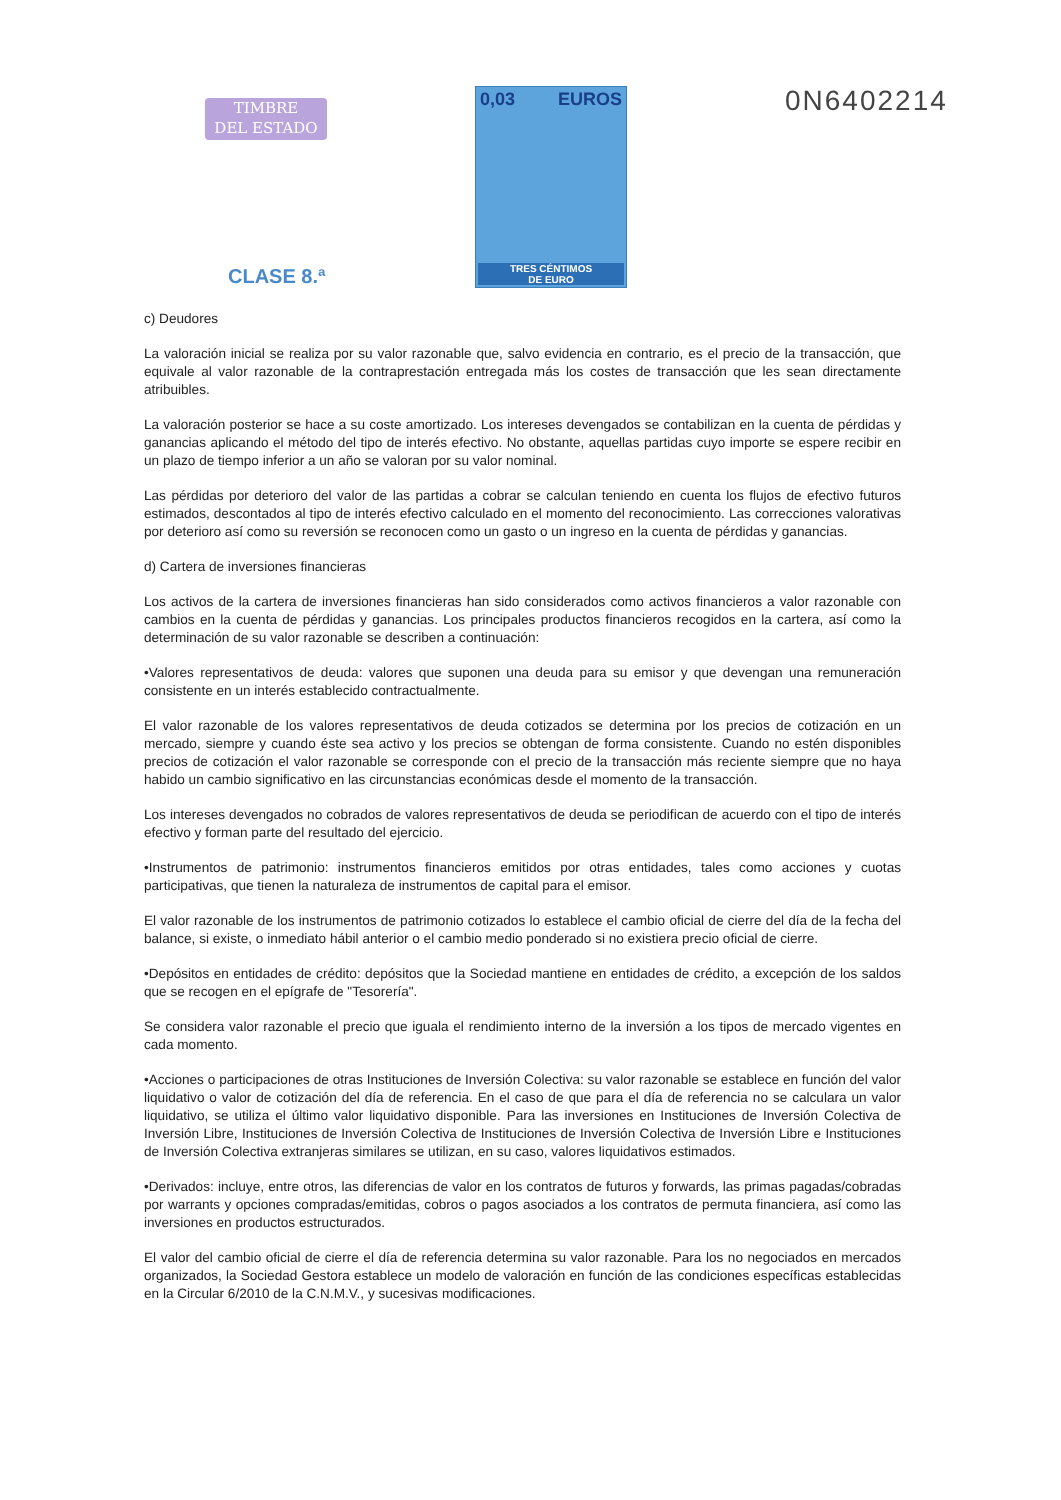TIMBRE
DEL ESTADO
0,03 EUROS
TRES CÉNTIMOS
DE EURO
0N6402214
CLASE 8.ª
c) Deudores
La valoración inicial se realiza por su valor razonable que, salvo evidencia en contrario, es el precio de la transacción, que equivale al valor razonable de la contraprestación entregada más los costes de transacción que les sean directamente atribuibles.
La valoración posterior se hace a su coste amortizado. Los intereses devengados se contabilizan en la cuenta de pérdidas y ganancias aplicando el método del tipo de interés efectivo. No obstante, aquellas partidas cuyo importe se espere recibir en un plazo de tiempo inferior a un año se valoran por su valor nominal.
Las pérdidas por deterioro del valor de las partidas a cobrar se calculan teniendo en cuenta los flujos de efectivo futuros estimados, descontados al tipo de interés efectivo calculado en el momento del reconocimiento. Las correcciones valorativas por deterioro así como su reversión se reconocen como un gasto o un ingreso en la cuenta de pérdidas y ganancias.
d) Cartera de inversiones financieras
Los activos de la cartera de inversiones financieras han sido considerados como activos financieros a valor razonable con cambios en la cuenta de pérdidas y ganancias. Los principales productos financieros recogidos en la cartera, así como la determinación de su valor razonable se describen a continuación:
•Valores representativos de deuda: valores que suponen una deuda para su emisor y que devengan una remuneración consistente en un interés establecido contractualmente.
El valor razonable de los valores representativos de deuda cotizados se determina por los precios de cotización en un mercado, siempre y cuando éste sea activo y los precios se obtengan de forma consistente. Cuando no estén disponibles precios de cotización el valor razonable se corresponde con el precio de la transacción más reciente siempre que no haya habido un cambio significativo en las circunstancias económicas desde el momento de la transacción.
Los intereses devengados no cobrados de valores representativos de deuda se periodifican de acuerdo con el tipo de interés efectivo y forman parte del resultado del ejercicio.
•Instrumentos de patrimonio: instrumentos financieros emitidos por otras entidades, tales como acciones y cuotas participativas, que tienen la naturaleza de instrumentos de capital para el emisor.
El valor razonable de los instrumentos de patrimonio cotizados lo establece el cambio oficial de cierre del día de la fecha del balance, si existe, o inmediato hábil anterior o el cambio medio ponderado si no existiera precio oficial de cierre.
•Depósitos en entidades de crédito: depósitos que la Sociedad mantiene en entidades de crédito, a excepción de los saldos que se recogen en el epígrafe de "Tesorería".
Se considera valor razonable el precio que iguala el rendimiento interno de la inversión a los tipos de mercado vigentes en cada momento.
•Acciones o participaciones de otras Instituciones de Inversión Colectiva: su valor razonable se establece en función del valor liquidativo o valor de cotización del día de referencia. En el caso de que para el día de referencia no se calculara un valor liquidativo, se utiliza el último valor liquidativo disponible. Para las inversiones en Instituciones de Inversión Colectiva de Inversión Libre, Instituciones de Inversión Colectiva de Instituciones de Inversión Colectiva de Inversión Libre e Instituciones de Inversión Colectiva extranjeras similares se utilizan, en su caso, valores liquidativos estimados.
•Derivados: incluye, entre otros, las diferencias de valor en los contratos de futuros y forwards, las primas pagadas/cobradas por warrants y opciones compradas/emitidas, cobros o pagos asociados a los contratos de permuta financiera, así como las inversiones en productos estructurados.
El valor del cambio oficial de cierre el día de referencia determina su valor razonable. Para los no negociados en mercados organizados, la Sociedad Gestora establece un modelo de valoración en función de las condiciones específicas establecidas en la Circular 6/2010 de la C.N.M.V., y sucesivas modificaciones.